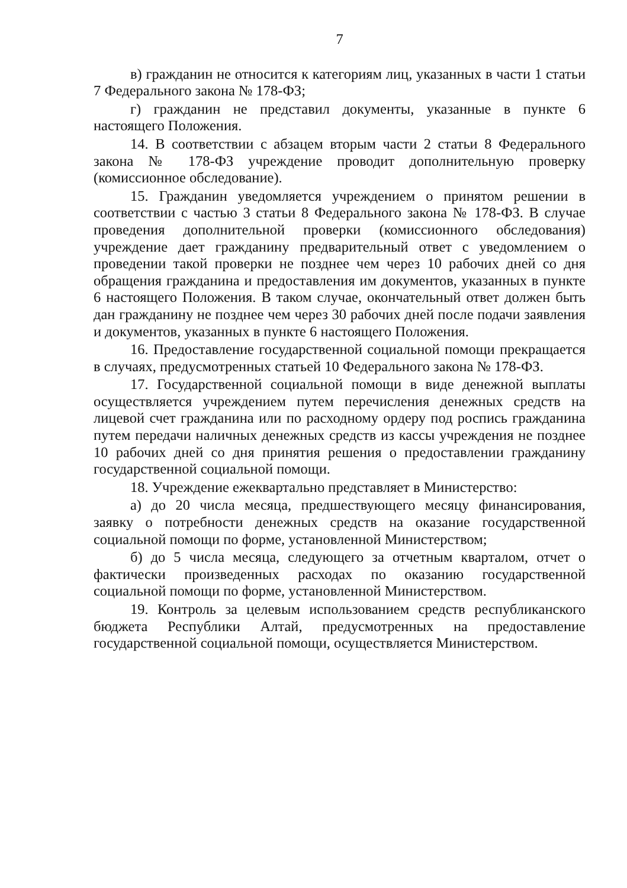7
в) гражданин не относится к категориям лиц, указанных в части 1 статьи 7 Федерального закона № 178-ФЗ;
г) гражданин не представил документы, указанные в пункте 6 настоящего Положения.
14. В соответствии с абзацем вторым части 2 статьи 8 Федерального закона № 178-ФЗ учреждение проводит дополнительную проверку (комиссионное обследование).
15. Гражданин уведомляется учреждением о принятом решении в соответствии с частью 3 статьи 8 Федерального закона № 178-ФЗ. В случае проведения дополнительной проверки (комиссионного обследования) учреждение дает гражданину предварительный ответ с уведомлением о проведении такой проверки не позднее чем через 10 рабочих дней со дня обращения гражданина и предоставления им документов, указанных в пункте 6 настоящего Положения. В таком случае, окончательный ответ должен быть дан гражданину не позднее чем через 30 рабочих дней после подачи заявления и документов, указанных в пункте 6 настоящего Положения.
16. Предоставление государственной социальной помощи прекращается в случаях, предусмотренных статьей 10 Федерального закона № 178-ФЗ.
17. Государственной социальной помощи в виде денежной выплаты осуществляется учреждением путем перечисления денежных средств на лицевой счет гражданина или по расходному ордеру под роспись гражданина путем передачи наличных денежных средств из кассы учреждения не позднее 10 рабочих дней со дня принятия решения о предоставлении гражданину государственной социальной помощи.
18. Учреждение ежеквартально представляет в Министерство:
а) до 20 числа месяца, предшествующего месяцу финансирования, заявку о потребности денежных средств на оказание государственной социальной помощи по форме, установленной Министерством;
б) до 5 числа месяца, следующего за отчетным кварталом, отчет о фактически произведенных расходах по оказанию государственной социальной помощи по форме, установленной Министерством.
19. Контроль за целевым использованием средств республиканского бюджета Республики Алтай, предусмотренных на предоставление государственной социальной помощи, осуществляется Министерством.